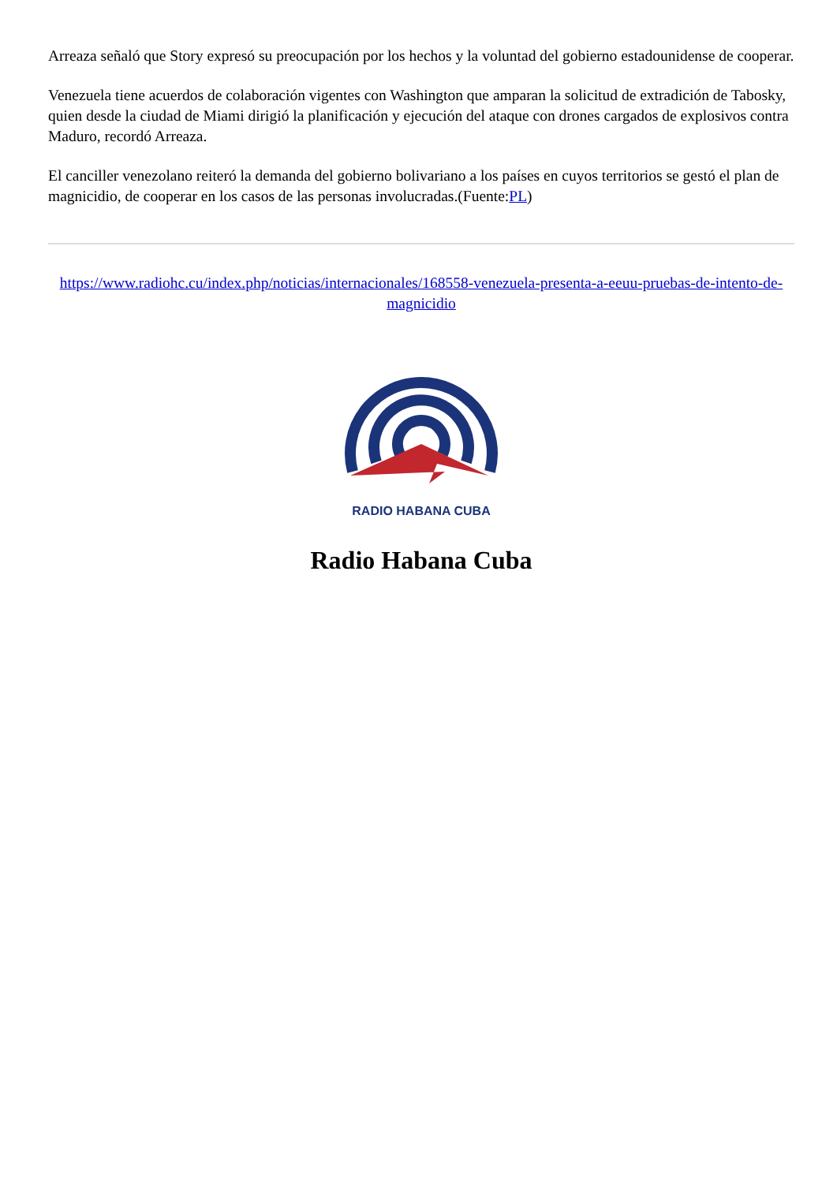Arreaza señaló que Story expresó su preocupación por los hechos y la voluntad del gobierno estadounidense de cooperar.
Venezuela tiene acuerdos de colaboración vigentes con Washington que amparan la solicitud de extradición de Tabosky, quien desde la ciudad de Miami dirigió la planificación y ejecución del ataque con drones cargados de explosivos contra Maduro, recordó Arreaza.
El canciller venezolano reiteró la demanda del gobierno bolivariano a los países en cuyos territorios se gestó el plan de magnicidio, de cooperar en los casos de las personas involucradas.(Fuente:PL)
https://www.radiohc.cu/index.php/noticias/internacionales/168558-venezuela-presenta-a-eeuu-pruebas-de-intento-de-magnicidio
RADIO HABANA CUBA
Radio Habana Cuba